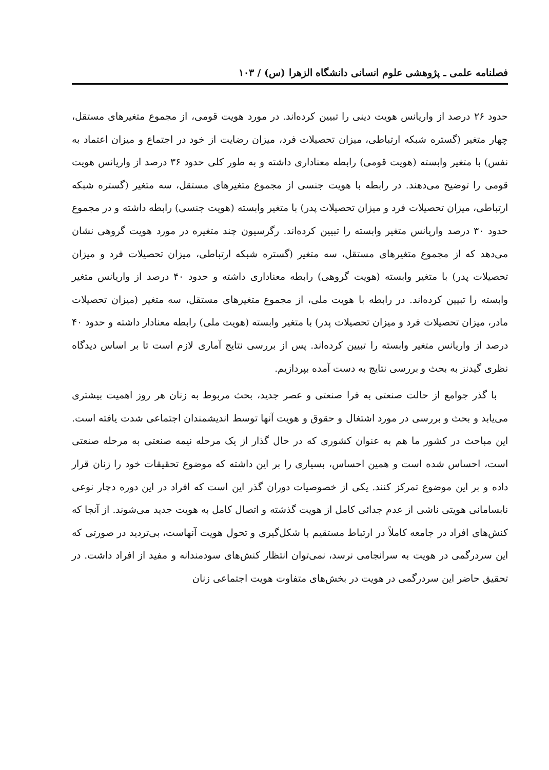فصلنامه علمی ـ پژوهشی علوم انسانی دانشگاه الزهرا (س) / ۱۰۳
حدود ۲۶ درصد از واریانس هویت دینی را تبیین کرده‌اند. در مورد هویت قومی، از مجموع متغیرهای مستقل، چهار متغیر (گستره شبکه ارتباطی، میزان تحصیلات فرد، میزان رضایت از خود در اجتماع و میزان اعتماد به نفس) با متغیر وابسته (هویت قومی) رابطه معناداری داشته و به طور کلی حدود ۳۶ درصد از واریانس هویت قومی را توضیح می‌دهند. در رابطه با هویت جنسی از مجموع متغیرهای مستقل، سه متغیر (گستره شبکه ارتباطی، میزان تحصیلات فرد و میزان تحصیلات پدر) با متغیر وابسته (هویت جنسی) رابطه داشته و در مجموع حدود ۳۰ درصد واریانس متغیر وابسته را تبیین کرده‌اند. رگرسیون چند متغیره در مورد هویت گروهی نشان می‌دهد که از مجموع متغیرهای مستقل، سه متغیر (گستره شبکه ارتباطی، میزان تحصیلات فرد و میزان تحصیلات پدر) با متغیر وابسته (هویت گروهی) رابطه معناداری داشته و حدود ۴۰ درصد از واریانس متغیر وابسته را تبیین کرده‌اند. در رابطه با هویت ملی، از مجموع متغیرهای مستقل، سه متغیر (میزان تحصیلات مادر، میزان تحصیلات فرد و میزان تحصیلات پدر) با متغیر وابسته (هویت ملی) رابطه معنادار داشته و حدود ۴۰ درصد از واریانس متغیر وابسته را تبیین کرده‌اند. پس از بررسی نتایج آماری لازم است تا بر اساس دیدگاه نظری گیدنز به بحث و بررسی نتایج به دست آمده بپردازیم.
با گذر جوامع از حالت صنعتی به فرا صنعتی و عصر جدید، بحث مربوط به زنان هر روز اهمیت بیشتری می‌یابد و بحث و بررسی در مورد اشتغال و حقوق و هویت آنها توسط اندیشمندان اجتماعی شدت یافته است. این مباحث در کشور ما هم به عنوان کشوری که در حال گذار از یک مرحله نیمه صنعتی به مرحله صنعتی است، احساس شده است و همین احساس، بسیاری را بر این داشته که موضوع تحقیقات خود را زنان قرار داده و بر این موضوع تمرکز کنند. یکی از خصوصیات دوران گذر این است که افراد در این دوره دچار نوعی نابسامانی هویتی ناشی از عدم جدائی کامل از هویت گذشته و اتصال کامل به هویت جدید می‌شوند. از آنجا که کنش‌های افراد در جامعه کاملاً در ارتباط مستقیم با شکل‌گیری و تحول هویت آنهاست، بی‌تردید در صورتی که این سردرگمی در هویت به سرانجامی نرسد، نمی‌توان انتظار کنش‌های سودمندانه و مفید از افراد داشت. در تحقیق حاضر این سردرگمی در هویت در بخش‌های متفاوت هویت اجتماعی زنان